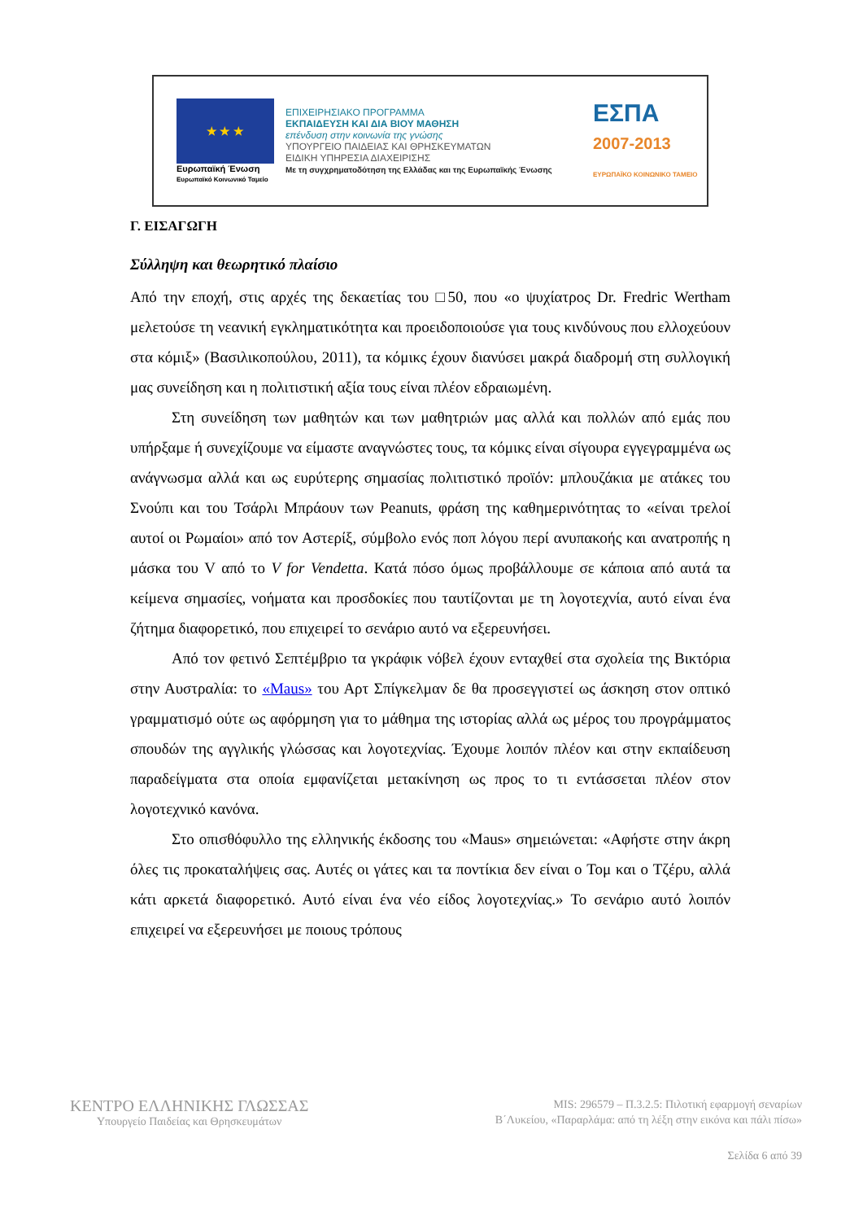★ ★ ★
Ευρωπαϊκή Ένωση
Ευρωπαϊκό Κοινωνικό Ταμείο
ΕΠΙΧΕΙΡΗΣΙΑΚΟ ΠΡΟΓΡΑΜΜΑ
ΕΚΠΑΙΔΕΥΣΗ ΚΑΙ ΔΙΑ ΒΙΟΥ ΜΑΘΗΣΗ
επένδυση στην κοινωνία της γνώσης
ΥΠΟΥΡΓΕΙΟ ΠΑΙΔΕΙΑΣ ΚΑΙ ΘΡΗΣΚΕΥΜΑΤΩΝ
ΕΙΔΙΚΗ ΥΠΗΡΕΣΙΑ ΔΙΑΧΕΙΡΙΣΗΣ
Με τη συγχρηματοδότηση της Ελλάδας και της Ευρωπαϊκής Ένωσης
ΕΣΠΑ
2007-2013
ΕΥΡΩΠΑΪΚΟ ΚΟΙΝΩΝΙΚΟ ΤΑΜΕΙΟ
Γ. ΕΙΣΑΓΩΓΗ
Σύλληψη και θεωρητικό πλαίσιο
Από την εποχή, στις αρχές της δεκαετίας του □50, που «ο ψυχίατρος Dr. Fredric Wertham μελετούσε τη νεανική εγκληματικότητα και προειδοποιούσε για τους κινδύνους που ελλοχεύουν στα κόμιξ» (Βασιλικοπούλου, 2011), τα κόμικς έχουν διανύσει μακρά διαδρομή στη συλλογική μας συνείδηση και η πολιτιστική αξία τους είναι πλέον εδραιωμένη.
Στη συνείδηση των μαθητών και των μαθητριών μας αλλά και πολλών από εμάς που υπήρξαμε ή συνεχίζουμε να είμαστε αναγνώστες τους, τα κόμικς είναι σίγουρα εγγεγραμμένα ως ανάγνωσμα αλλά και ως ευρύτερης σημασίας πολιτιστικό προϊόν: μπλουζάκια με ατάκες του Σνούπι και του Τσάρλι Μπράουν των Peanuts, φράση της καθημερινότητας το «είναι τρελοί αυτοί οι Ρωμαίοι» από τον Αστερίξ, σύμβολο ενός ποπ λόγου περί ανυπακοής και ανατροπής η μάσκα του V από το V for Vendetta. Κατά πόσο όμως προβάλλουμε σε κάποια από αυτά τα κείμενα σημασίες, νοήματα και προσδοκίες που ταυτίζονται με τη λογοτεχνία, αυτό είναι ένα ζήτημα διαφορετικό, που επιχειρεί το σενάριο αυτό να εξερευνήσει.
Από τον φετινό Σεπτέμβριο τα γκράφικ νόβελ έχουν ενταχθεί στα σχολεία της Βικτόρια στην Αυστραλία: το «Maus» του Αρτ Σπίγκελμαν δε θα προσεγγιστεί ως άσκηση στον οπτικό γραμματισμό ούτε ως αφόρμηση για το μάθημα της ιστορίας αλλά ως μέρος του προγράμματος σπουδών της αγγλικής γλώσσας και λογοτεχνίας. Έχουμε λοιπόν πλέον και στην εκπαίδευση παραδείγματα στα οποία εμφανίζεται μετακίνηση ως προς το τι εντάσσεται πλέον στον λογοτεχνικό κανόνα.
Στο οπισθόφυλλο της ελληνικής έκδοσης του «Maus» σημειώνεται: «Αφήστε στην άκρη όλες τις προκαταλήψεις σας. Αυτές οι γάτες και τα ποντίκια δεν είναι ο Τομ και ο Τζέρυ, αλλά κάτι αρκετά διαφορετικό. Αυτό είναι ένα νέο είδος λογοτεχνίας.» Το σενάριο αυτό λοιπόν επιχειρεί να εξερευνήσει με ποιους τρόπους
ΚΕΝΤΡΟ ΕΛΛΗΝΙΚΗΣ ΓΛΩΣΣΑΣ
Υπουργείο Παιδείας και Θρησκευμάτων
MIS: 296579 – Π.3.2.5: Πιλοτική εφαρμογή σεναρίων
Β΄Λυκείου, «Παραρλάμα: από τη λέξη στην εικόνα και πάλι πίσω»
Σελίδα 6 από 39